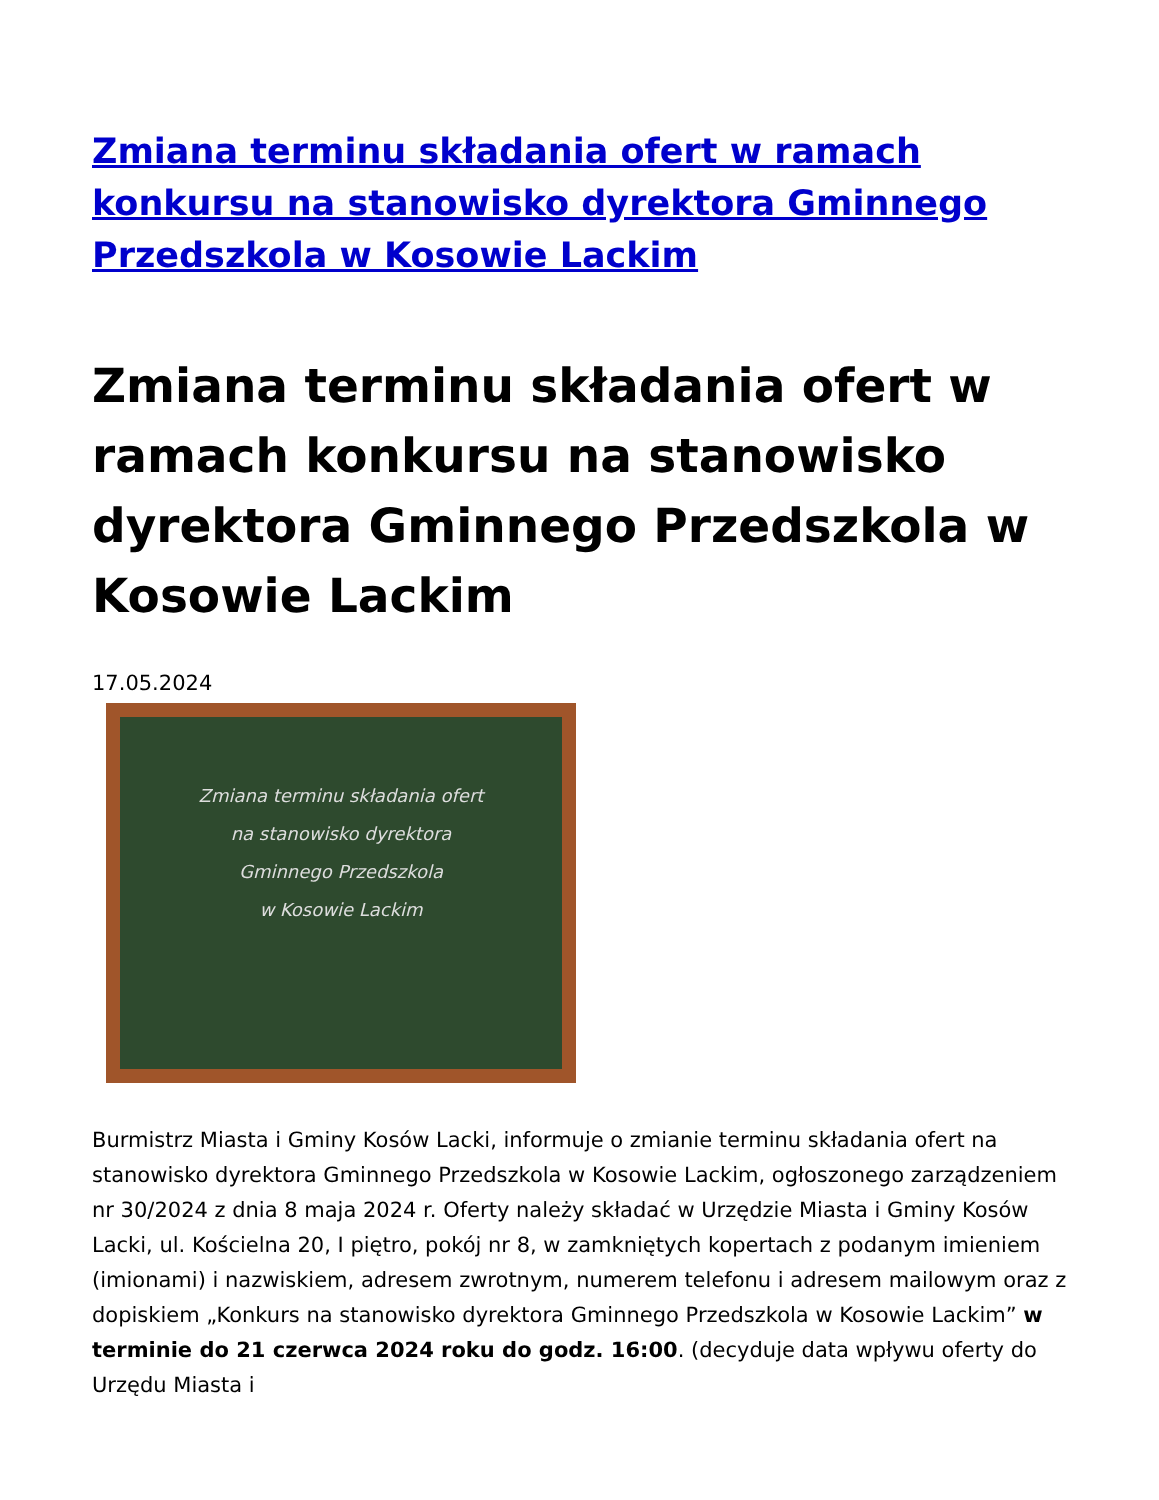Zmiana terminu składania ofert w ramach konkursu na stanowisko dyrektora Gminnego Przedszkola w Kosowie Lackim
Zmiana terminu składania ofert w ramach konkursu na stanowisko dyrektora Gminnego Przedszkola w Kosowie Lackim
17.05.2024
Zmiana terminu składania ofert
na stanowisko dyrektora
Gminnego Przedszkola
w Kosowie Lackim
Burmistrz Miasta i Gminy Kosów Lacki, informuje o zmianie terminu składania ofert na stanowisko dyrektora Gminnego Przedszkola w Kosowie Lackim, ogłoszonego zarządzeniem nr 30/2024 z dnia 8 maja 2024 r. Oferty należy składać w Urzędzie Miasta i Gminy Kosów Lacki, ul. Kościelna 20, I piętro, pokój nr 8, w zamkniętych kopertach z podanym imieniem (imionami) i nazwiskiem, adresem zwrotnym, numerem telefonu i adresem mailowym oraz z dopiskiem „Konkurs na stanowisko dyrektora Gminnego Przedszkola w Kosowie Lackim” w terminie do 21 czerwca 2024 roku do godz. 16:00. (decyduje data wpływu oferty do Urzędu Miasta i